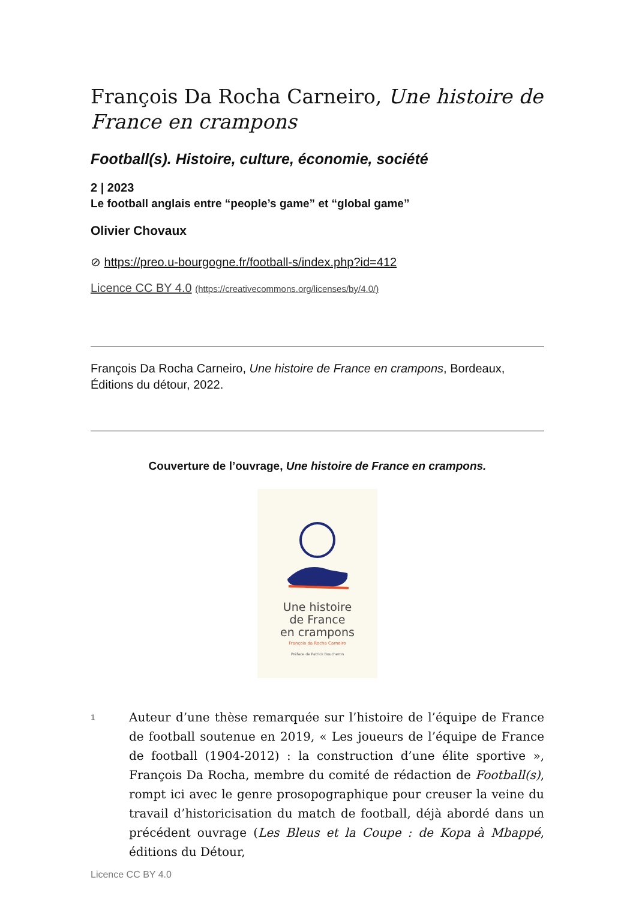François Da Rocha Carneiro, Une histoire de France en crampons
Football(s). Histoire, culture, économie, société
2 | 2023
Le football anglais entre “people’s game” et “global game”
Olivier Chovaux
⊘ https://preo.u-bourgogne.fr/football-s/index.php?id=412
Licence CC BY 4.0 (https://creativecommons.org/licenses/by/4.0/)
François Da Rocha Carneiro, Une histoire de France en crampons, Bordeaux, Éditions du détour, 2022.
Couverture de l’ouvrage, Une histoire de France en crampons.
Une histoire
de France
en crampons
François da Rocha Carneiro
Préface de Patrick Boucheron
1
Auteur d’une thèse remarquée sur l’histoire de l’équipe de France de football soutenue en 2019, « Les joueurs de l’équipe de France de football (1904-2012) : la construction d’une élite sportive », François Da Rocha, membre du comité de rédaction de Football(s), rompt ici avec le genre prosopographique pour creuser la veine du travail d’historicisation du match de football, déjà abordé dans un précédent ouvrage (Les Bleus et la Coupe : de Kopa à Mbappé, éditions du Détour,
Licence CC BY 4.0